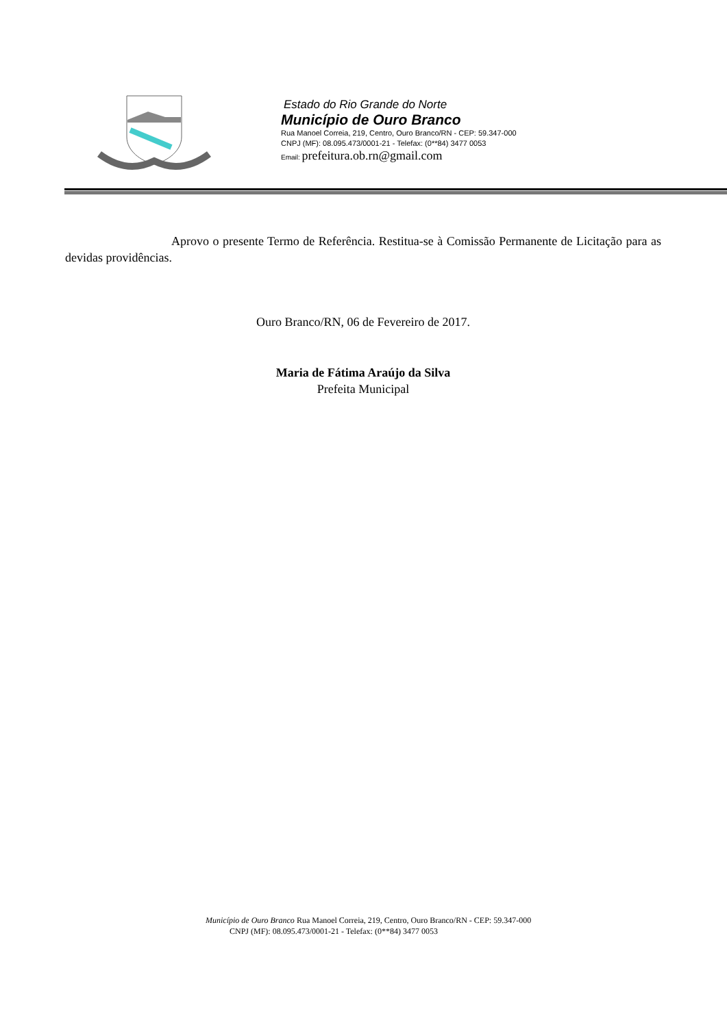Estado do Rio Grande do Norte
Município de Ouro Branco
Rua Manoel Correia, 219, Centro, Ouro Branco/RN - CEP: 59.347-000
CNPJ (MF): 08.095.473/0001-21 - Telefax: (0**84) 3477 0053
Email: prefeitura.ob.rn@gmail.com
Aprovo o presente Termo de Referência. Restitua-se à Comissão Permanente de Licitação para as devidas providências.
Ouro Branco/RN, 06 de Fevereiro de 2017.
Maria de Fátima Araújo da Silva
Prefeita Municipal
Município de Ouro Branco Rua Manoel Correia, 219, Centro, Ouro Branco/RN - CEP: 59.347-000
CNPJ (MF): 08.095.473/0001-21 - Telefax: (0**84) 3477 0053